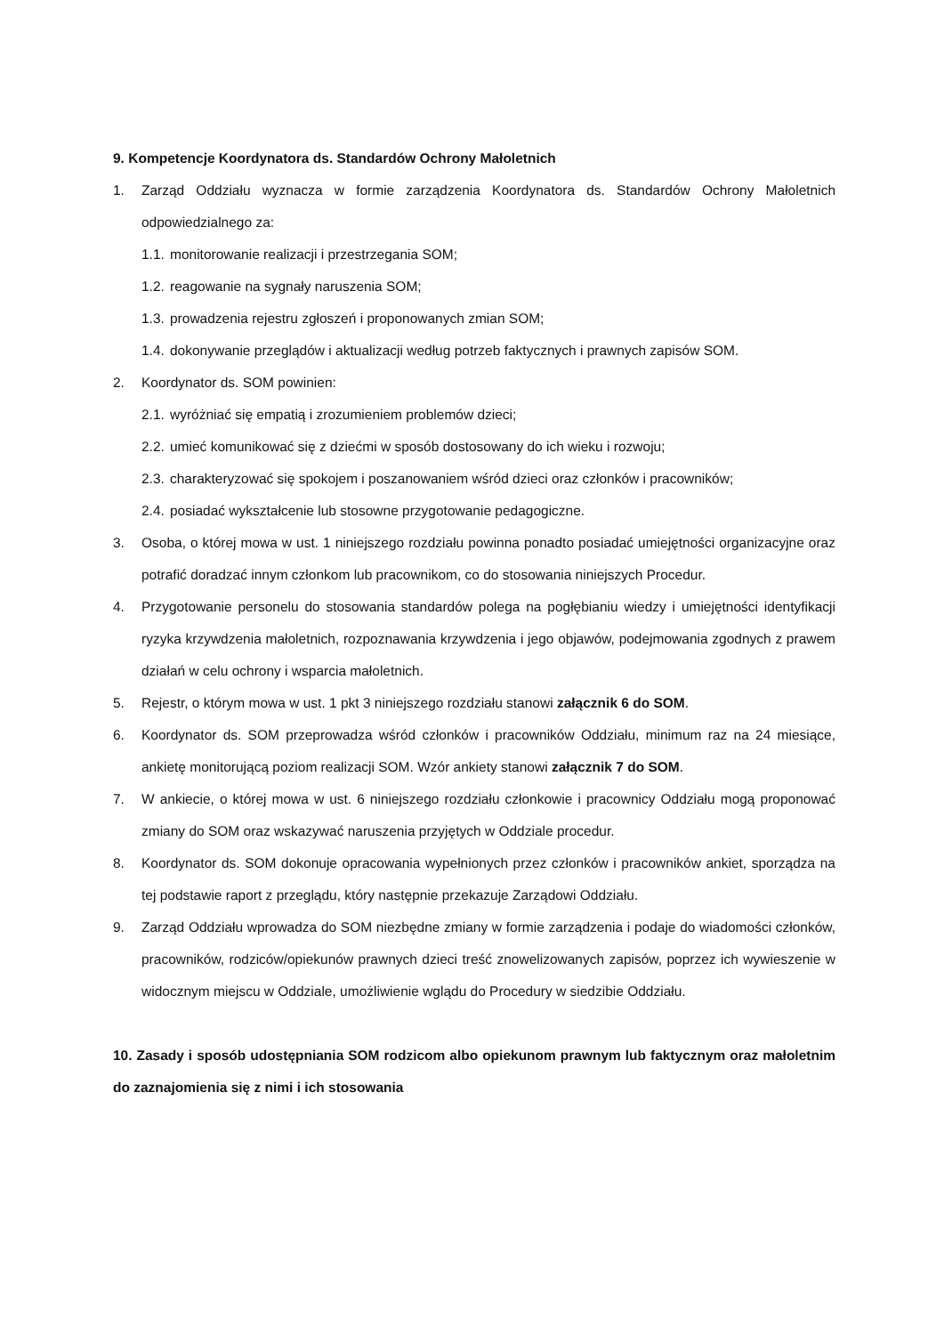9. Kompetencje Koordynatora ds. Standardów Ochrony Małoletnich
1. Zarząd Oddziału wyznacza w formie zarządzenia Koordynatora ds. Standardów Ochrony Małoletnich odpowiedzialnego za:
1.1. monitorowanie realizacji i przestrzegania SOM;
1.2. reagowanie na sygnały naruszenia SOM;
1.3. prowadzenia rejestru zgłoszeń i proponowanych zmian SOM;
1.4. dokonywanie przeglądów i aktualizacji według potrzeb faktycznych i prawnych zapisów SOM.
2. Koordynator ds. SOM powinien:
2.1. wyróżniać się empatią i zrozumieniem problemów dzieci;
2.2. umieć komunikować się z dziećmi w sposób dostosowany do ich wieku i rozwoju;
2.3. charakteryzować się spokojem i poszanowaniem wśród dzieci oraz członków i pracowników;
2.4. posiadać wykształcenie lub stosowne przygotowanie pedagogiczne.
3. Osoba, o której mowa w ust. 1 niniejszego rozdziału powinna ponadto posiadać umiejętności organizacyjne oraz potrafić doradzać innym członkom lub pracownikom, co do stosowania niniejszych Procedur.
4. Przygotowanie personelu do stosowania standardów polega na pogłębianiu wiedzy i umiejętności identyfikacji ryzyka krzywdzenia małoletnich, rozpoznawania krzywdzenia i jego objawów, podejmowania zgodnych z prawem działań w celu ochrony i wsparcia małoletnich.
5. Rejestr, o którym mowa w ust. 1 pkt 3 niniejszego rozdziału stanowi załącznik 6 do SOM.
6. Koordynator ds. SOM przeprowadza wśród członków i pracowników Oddziału, minimum raz na 24 miesiące, ankietę monitorującą poziom realizacji SOM. Wzór ankiety stanowi załącznik 7 do SOM.
7. W ankiecie, o której mowa w ust. 6 niniejszego rozdziału członkowie i pracownicy Oddziału mogą proponować zmiany do SOM oraz wskazywać naruszenia przyjętych w Oddziale procedur.
8. Koordynator ds. SOM dokonuje opracowania wypełnionych przez członków i pracowników ankiet, sporządza na tej podstawie raport z przeglądu, który następnie przekazuje Zarządowi Oddziału.
9. Zarząd Oddziału wprowadza do SOM niezbędne zmiany w formie zarządzenia i podaje do wiadomości członków, pracowników, rodziców/opiekunów prawnych dzieci treść znowelizowanych zapisów, poprzez ich wywieszenie w widocznym miejscu w Oddziale, umożliwienie wglądu do Procedury w siedzibie Oddziału.
10. Zasady i sposób udostępniania SOM rodzicom albo opiekunom prawnym lub faktycznym oraz małoletnim do zaznajomienia się z nimi i ich stosowania